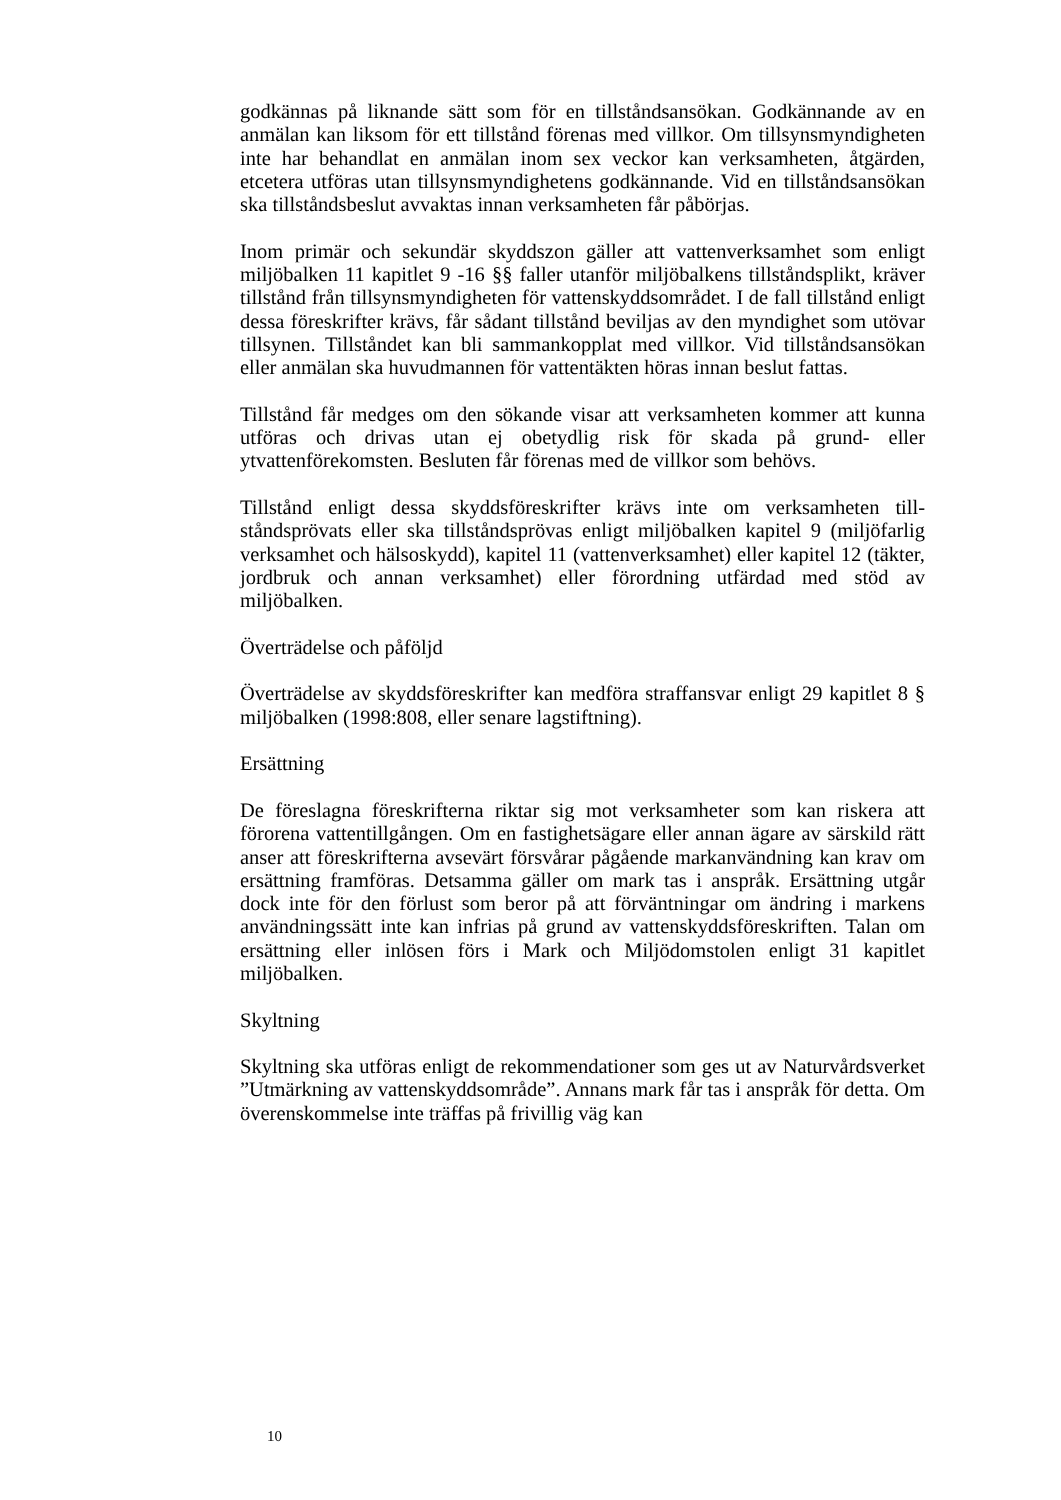godkännas på liknande sätt som för en tillståndsansökan. Godkännande av en anmälan kan liksom för ett tillstånd förenas med villkor. Om till­synsmyndigheten inte har behandlat en anmälan inom sex veckor kan verksamheten, åtgärden, etcetera utföras utan tillsynsmyndighetens god­kännande. Vid en tillståndsansökan ska tillståndsbeslut avvaktas innan verksamheten får påbörjas.
Inom primär och sekundär skyddszon gäller att vattenverksamhet som enligt miljöbalken 11 kapitlet 9 -16 §§ faller utanför miljöbalkens till­ståndsplikt, kräver tillstånd från tillsynsmyndigheten för vattenskydds­området. I de fall tillstånd enligt dessa föreskrifter krävs, får sådant till­stånd beviljas av den myndighet som utövar tillsynen. Tillståndet kan bli sammankopplat med villkor. Vid tillståndsansökan eller anmälan ska huvudmannen för vattentäkten höras innan beslut fattas.
Tillstånd får medges om den sökande visar att verksamheten kommer att kunna utföras och drivas utan ej obetydlig risk för skada på grund- eller ytvattenförekomsten. Besluten får förenas med de villkor som behövs.
Tillstånd enligt dessa skyddsföreskrifter krävs inte om verksamheten till­ståndsprövats eller ska tillståndsprövas enligt miljöbalken kapitel 9 (mil­jöfarlig verksamhet och hälsoskydd), kapitel 11 (vattenverksamhet) eller kapitel 12 (täkter, jordbruk och annan verksamhet) eller förordning ut­färdad med stöd av miljöbalken.
Överträdelse och påföljd
Överträdelse av skyddsföreskrifter kan medföra straffansvar enligt 29 kapitlet 8 § miljöbalken (1998:808, eller senare lagstiftning).
Ersättning
De föreslagna föreskrifterna riktar sig mot verksamheter som kan riskera att förorena vattentillgången. Om en fastighetsägare eller annan ägare av särskild rätt anser att föreskrifterna avsevärt försvårar pågående markan­vändning kan krav om ersättning framföras. Detsamma gäller om mark tas i anspråk. Ersättning utgår dock inte för den förlust som beror på att förväntningar om ändring i markens användningssätt inte kan infrias på grund av vattenskyddsföreskriften. Talan om ersättning eller inlösen förs i Mark och Miljödomstolen enligt 31 kapitlet miljöbalken.
Skyltning
Skyltning ska utföras enligt de rekommendationer som ges ut av Natur­vårdsverket ”Utmärkning av vattenskyddsområde”. Annans mark får tas i anspråk för detta. Om överenskommelse inte träffas på frivillig väg kan
10